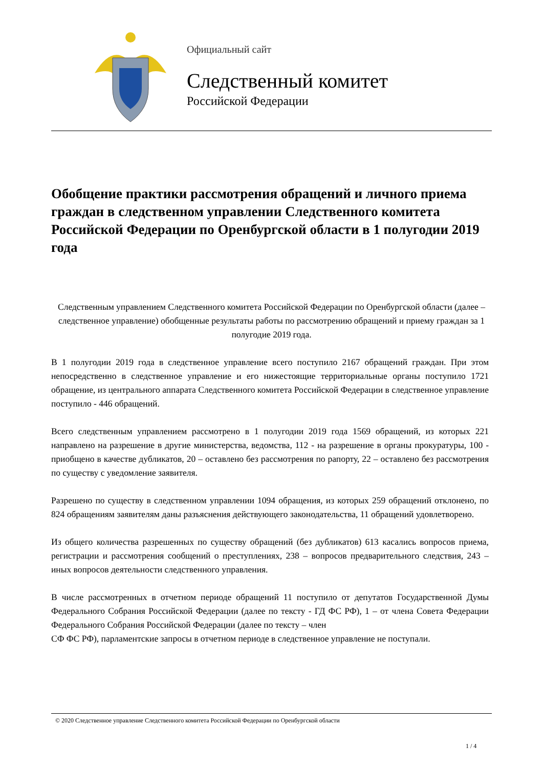Официальный сайт
Следственный комитет
Российской Федерации
Обобщение практики рассмотрения обращений и личного приема граждан в следственном управлении Следственного комитета Российской Федерации по Оренбургской области в 1 полугодии 2019 года
Следственным управлением Следственного комитета Российской Федерации по Оренбургской области (далее – следственное управление) обобщенные результаты работы по рассмотрению обращений и приему граждан за 1 полугодие 2019 года.
В 1 полугодии 2019 года в следственное управление всего поступило 2167 обращений граждан. При этом непосредственно в следственное управление и его нижестоящие территориальные органы поступило 1721 обращение, из центрального аппарата Следственного комитета Российской Федерации в следственное управление поступило - 446 обращений.
Всего следственным управлением рассмотрено в 1 полугодии 2019 года 1569 обращений, из которых 221 направлено на разрешение в другие министерства, ведомства, 112 - на разрешение в органы прокуратуры, 100 - приобщено в качестве дубликатов, 20 – оставлено без рассмотрения по рапорту, 22 – оставлено без рассмотрения по существу с уведомление заявителя.
Разрешено по существу в следственном управлении 1094 обращения, из которых 259 обращений отклонено, по 824 обращениям заявителям даны разъяснения действующего законодательства, 11 обращений удовлетворено.
Из общего количества разрешенных по существу обращений (без дубликатов) 613 касались вопросов приема, регистрации и рассмотрения сообщений о преступлениях, 238 – вопросов предварительного следствия, 243 – иных вопросов деятельности следственного управления.
В числе рассмотренных в отчетном периоде обращений 11 поступило от депутатов Государственной Думы Федерального Собрания Российской Федерации (далее по тексту - ГД ФС РФ), 1 – от члена Совета Федерации Федерального Собрания Российской Федерации (далее по тексту – член
СФ ФС РФ), парламентские запросы в отчетном периоде в следственное управление не поступали.
© 2020 Следственное управление Следственного комитета Российской Федерации по Оренбургской области
1 / 4